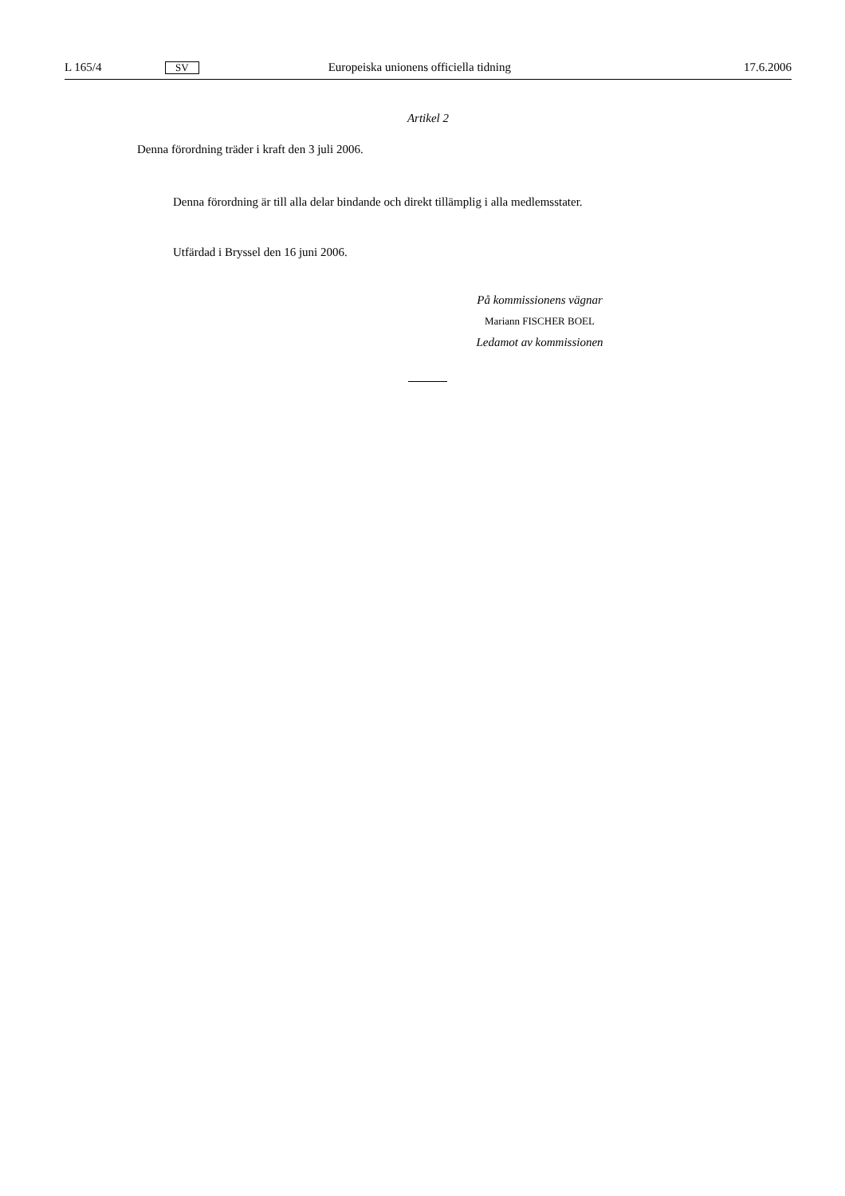L 165/4 SV Europeiska unionens officiella tidning 17.6.2006
Artikel 2
Denna förordning träder i kraft den 3 juli 2006.
Denna förordning är till alla delar bindande och direkt tillämplig i alla medlemsstater.
Utfärdad i Bryssel den 16 juni 2006.
På kommissionens vägnar
Mariann FISCHER BOEL
Ledamot av kommissionen